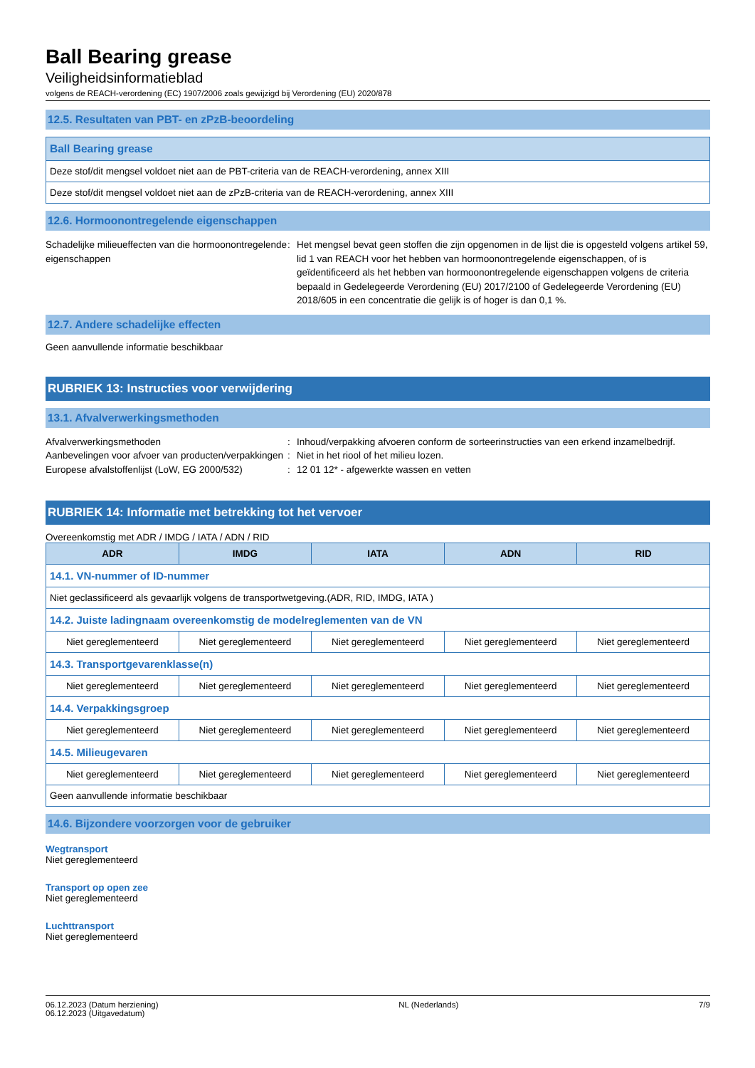Ball Bearing grease
Veiligheidsinformatieblad
volgens de REACH-verordening (EC) 1907/2006 zoals gewijzigd bij Verordening (EU) 2020/878
12.5. Resultaten van PBT- en zPzB-beoordeling
| Ball Bearing grease |
| Deze stof/dit mengsel voldoet niet aan de PBT-criteria van de REACH-verordening, annex XIII |
| Deze stof/dit mengsel voldoet niet aan de zPzB-criteria van de REACH-verordening, annex XIII |
12.6. Hormoonontregelende eigenschappen
Schadelijke milieueffecten van die hormoonontregelende eigenschappen
: Het mengsel bevat geen stoffen die zijn opgenomen in de lijst die is opgesteld volgens artikel 59, lid 1 van REACH voor het hebben van hormoonontregelende eigenschappen, of is geïdentificeerd als het hebben van hormoonontregelende eigenschappen volgens de criteria bepaald in Gedelegeerde Verordening (EU) 2017/2100 of Gedelegeerde Verordening (EU) 2018/605 in een concentratie die gelijk is of hoger is dan 0,1 %.
12.7. Andere schadelijke effecten
Geen aanvullende informatie beschikbaar
RUBRIEK 13: Instructies voor verwijdering
13.1. Afvalverwerkingsmethoden
Afvalverwerkingsmethoden : Inhoud/verpakking afvoeren conform de sorteerinstructies van een erkend inzamelbedrijf.
Aanbevelingen voor afvoer van producten/verpakkingen
: Niet in het riool of het milieu lozen.
Europese afvalstoffenlijst (LoW, EG 2000/532)
: 12 01 12* - afgewerkte wassen en vetten
RUBRIEK 14: Informatie met betrekking tot het vervoer
Overeenkomstig met ADR / IMDG / IATA / ADN / RID
| ADR | IMDG | IATA | ADN | RID |
| --- | --- | --- | --- | --- |
| 14.1. VN-nummer of ID-nummer | | | | |
| Niet geclassificeerd als gevaarlijk volgens de transportwetgeving.(ADR, RID, IMDG, IATA ) | | | | |
| 14.2. Juiste ladingnaam overeenkomstig de modelreglementen van de VN | | | | |
| Niet gereglementeerd | Niet gereglementeerd | Niet gereglementeerd | Niet gereglementeerd | Niet gereglementeerd |
| 14.3. Transportgevarenklasse(n) | | | | |
| Niet gereglementeerd | Niet gereglementeerd | Niet gereglementeerd | Niet gereglementeerd | Niet gereglementeerd |
| 14.4. Verpakkingsgroep | | | | |
| Niet gereglementeerd | Niet gereglementeerd | Niet gereglementeerd | Niet gereglementeerd | Niet gereglementeerd |
| 14.5. Milieugevaren | | | | |
| Niet gereglementeerd | Niet gereglementeerd | Niet gereglementeerd | Niet gereglementeerd | Niet gereglementeerd |
| Geen aanvullende informatie beschikbaar | | | | |
14.6. Bijzondere voorzorgen voor de gebruiker
Wegtransport
Niet gereglementeerd
Transport op open zee
Niet gereglementeerd
Luchttransport
Niet gereglementeerd
06.12.2023 (Datum herziening)
06.12.2023 (Uitgavedatum)
NL (Nederlands) 7/9